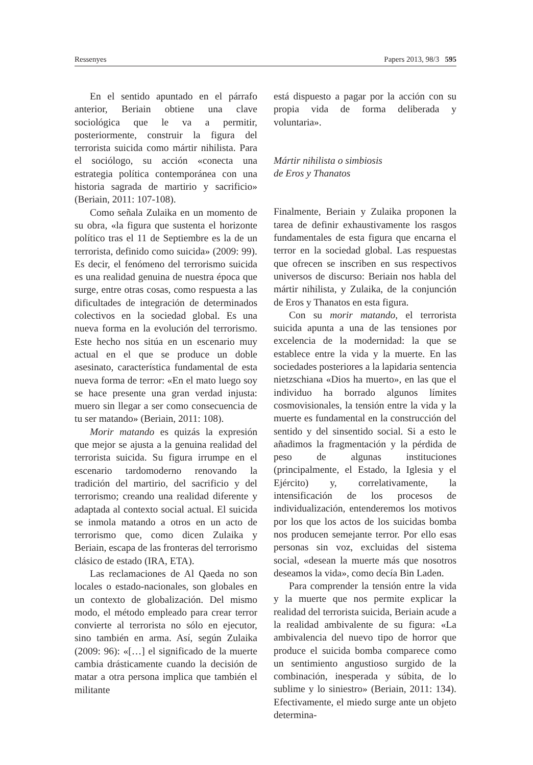Ressenyes Papers 2013, 98/3 595
En el sentido apuntado en el párrafo anterior, Beriain obtiene una clave sociológica que le va a permitir, posteriormente, construir la figura del terrorista suicida como mártir nihilista. Para el sociólogo, su acción «conecta una estrategia política contemporánea con una historia sagrada de martirio y sacrificio» (Beriain, 2011: 107-108).
Como señala Zulaika en un momento de su obra, «la figura que sustenta el horizonte político tras el 11 de Septiembre es la de un terrorista, definido como suicida» (2009: 99). Es decir, el fenómeno del terrorismo suicida es una realidad genuina de nuestra época que surge, entre otras cosas, como respuesta a las dificultades de integración de determinados colectivos en la sociedad global. Es una nueva forma en la evolución del terrorismo. Este hecho nos sitúa en un escenario muy actual en el que se produce un doble asesinato, característica fundamental de esta nueva forma de terror: «En el mato luego soy se hace presente una gran verdad injusta: muero sin llegar a ser como consecuencia de tu ser matando» (Beriain, 2011: 108).
Morir matando es quizás la expresión que mejor se ajusta a la genuina realidad del terrorista suicida. Su figura irrumpe en el escenario tardomoderno renovando la tradición del martirio, del sacrificio y del terrorismo; creando una realidad diferente y adaptada al contexto social actual. El suicida se inmola matando a otros en un acto de terrorismo que, como dicen Zulaika y Beriain, escapa de las fronteras del terrorismo clásico de estado (IRA, ETA).
Las reclamaciones de Al Qaeda no son locales o estado-nacionales, son globales en un contexto de globalización. Del mismo modo, el método empleado para crear terror convierte al terrorista no sólo en ejecutor, sino también en arma. Así, según Zulaika (2009: 96): «[…] el significado de la muerte cambia drásticamente cuando la decisión de matar a otra persona implica que también el militante
está dispuesto a pagar por la acción con su propia vida de forma deliberada y voluntaria».
Mártir nihilista o simbiosis
de Eros y Thanatos
Finalmente, Beriain y Zulaika proponen la tarea de definir exhaustivamente los rasgos fundamentales de esta figura que encarna el terror en la sociedad global. Las respuestas que ofrecen se inscriben en sus respectivos universos de discurso: Beriain nos habla del mártir nihilista, y Zulaika, de la conjunción de Eros y Thanatos en esta figura.
Con su morir matando, el terrorista suicida apunta a una de las tensiones por excelencia de la modernidad: la que se establece entre la vida y la muerte. En las sociedades posteriores a la lapidaria sentencia nietzschiana «Dios ha muerto», en las que el individuo ha borrado algunos límites cosmovisionales, la tensión entre la vida y la muerte es fundamental en la construcción del sentido y del sinsentido social. Si a esto le añadimos la fragmentación y la pérdida de peso de algunas instituciones (principalmente, el Estado, la Iglesia y el Ejército) y, correlativamente, la intensificación de los procesos de individualización, entenderemos los motivos por los que los actos de los suicidas bomba nos producen semejante terror. Por ello esas personas sin voz, excluidas del sistema social, «desean la muerte más que nosotros deseamos la vida», como decía Bin Laden.
Para comprender la tensión entre la vida y la muerte que nos permite explicar la realidad del terrorista suicida, Beriain acude a la realidad ambivalente de su figura: «La ambivalencia del nuevo tipo de horror que produce el suicida bomba comparece como un sentimiento angustioso surgido de la combinación, inesperada y súbita, de lo sublime y lo siniestro» (Beriain, 2011: 134). Efectivamente, el miedo surge ante un objeto determina-